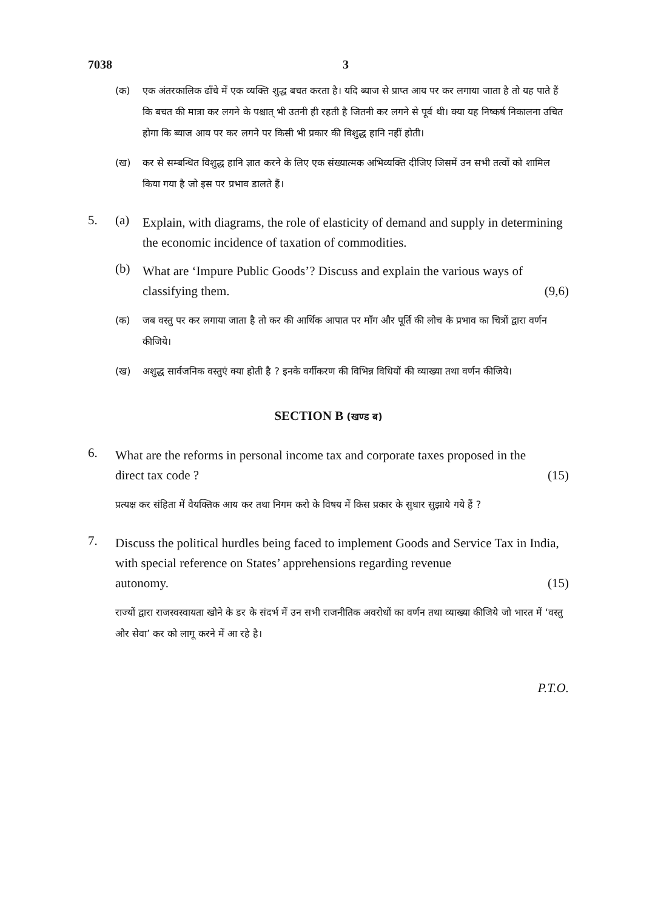7038 3
(क) एक अंतरकालिक ढाँचे में एक व्यक्ति शुद्ध बचत करता है। यदि ब्याज से प्राप्त आय पर कर लगाया जाता है तो यह पाते हैं कि बचत की मात्रा कर लगने के पश्चात् भी उतनी ही रहती है जितनी कर लगने से पूर्व थी। क्या यह निष्कर्ष निकालना उचित होगा कि ब्याज आय पर कर लगने पर किसी भी प्रकार की विशुद्ध हानि नहीं होती।
(ख) कर से सम्बन्धित विशुद्ध हानि ज्ञात करने के लिए एक संख्यात्मक अभिव्यक्ति दीजिए जिसमें उन सभी तत्वों को शामिल किया गया है जो इस पर प्रभाव डालते हैं।
5. (a)
Explain, with diagrams, the role of elasticity of demand and supply in determining the economic incidence of taxation of commodities.
(b)
What are ‘Impure Public Goods’? Discuss and explain the various ways of
classifying them. (9,6)
(क) जब वस्तु पर कर लगाया जाता है तो कर की आर्थिक आपात पर माँग और पूर्ति की लोच के प्रभाव का चित्रों द्वारा वर्णन कीजिये।
(ख) अशुद्ध सार्वजनिक वस्तुएं क्या होती है ? इनके वर्गीकरण की विभिन्न विधियों की व्याख्या तथा वर्णन कीजिये।
SECTION B (खण्ड ब)
6.
What are the reforms in personal income tax and corporate taxes proposed in the
direct tax code ? (15)
प्रत्यक्ष कर संहिता में वैयक्तिक आय कर तथा निगम करो के विषय में किस प्रकार के सुधार सुझाये गये हैं ?
7.
Discuss the political hurdles being faced to implement Goods and Service Tax in India, with special reference on States’ apprehensions regarding revenue
autonomy. (15)
राज्यों द्वारा राजस्वस्वायता खोने के डर के संदर्भ में उन सभी राजनीतिक अवरोधों का वर्णन तथा व्याख्या कीजिये जो भारत में ‘वस्तु और सेवा’ कर को लागू करने में आ रहे है।
P.T.O.